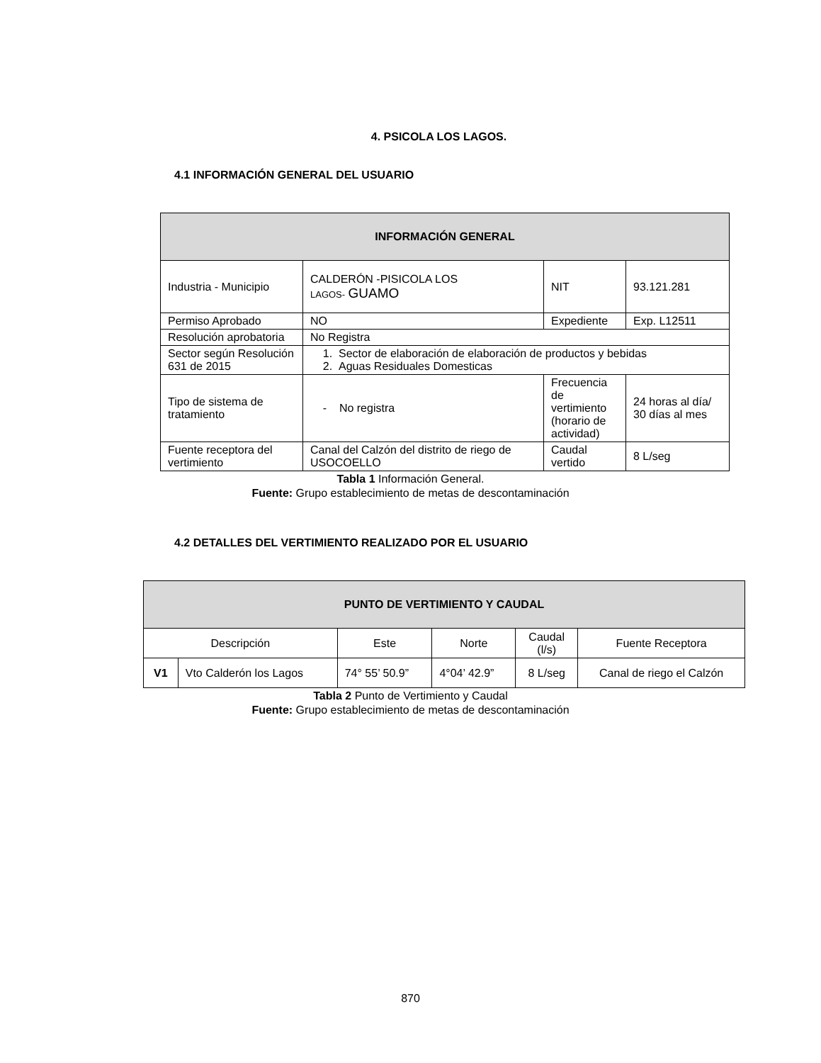4. PSICOLA LOS LAGOS.
4.1 INFORMACIÓN GENERAL DEL USUARIO
| INFORMACIÓN GENERAL | | | |
| --- | --- | --- | --- |
| Industria - Municipio | CALDERÓN -PISICOLA LOS LAGOS- GUAMO | NIT | 93.121.281 |
| Permiso Aprobado | NO | Expediente | Exp. L12511 |
| Resolución aprobatoria | No Registra | | |
| Sector según Resolución 631 de 2015 | 1. Sector de elaboración de elaboración de productos y bebidas 2. Aguas Residuales Domesticas | | |
| Tipo de sistema de tratamiento | - No registra | Frecuencia de vertimiento (horario de actividad) | 24 horas al día/ 30 días al mes |
| Fuente receptora del vertimiento | Canal del Calzón del distrito de riego de USOCOELLO | Caudal vertido | 8 L/seg |
Tabla 1 Información General.
Fuente: Grupo establecimiento de metas de descontaminación
4.2 DETALLES DEL VERTIMIENTO REALIZADO POR EL USUARIO
| PUNTO DE VERTIMIENTO Y CAUDAL | | | | | |
| --- | --- | --- | --- | --- | --- |
| Descripción | | Este | Norte | Caudal (l/s) | Fuente Receptora |
| V1 | Vto Calderón los Lagos | 74° 55’ 50.9” | 4°04’ 42.9” | 8 L/seg | Canal de riego el Calzón |
Tabla 2 Punto de Vertimiento y Caudal
Fuente: Grupo establecimiento de metas de descontaminación
870